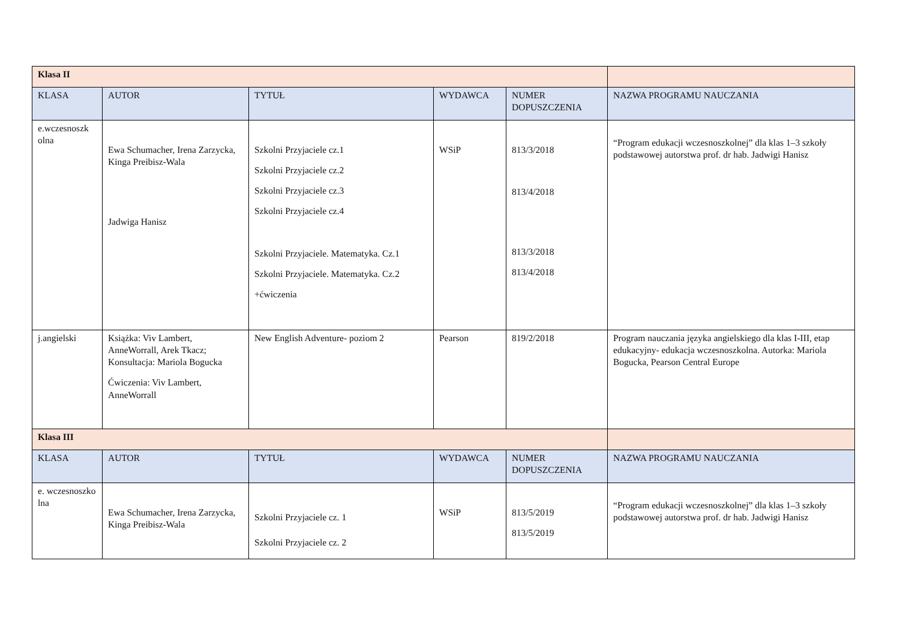| Klasa II | | | | | |
| KLASA | AUTOR | TYTUŁ | WYDAWCA | NUMER DOPUSZCZENIA | NAZWA PROGRAMU NAUCZANIA |
| e.wczesnoszk olna | Ewa Schumacher, Irena Zarzycka, Kinga Preibisz-Wala Jadwiga Hanisz | Szkolni Przyjaciele cz.1 Szkolni Przyjaciele cz.2 Szkolni Przyjaciele cz.3 Szkolni Przyjaciele cz.4 Szkolni Przyjaciele. Matematyka. Cz.1 Szkolni Przyjaciele. Matematyka. Cz.2 +ćwiczenia | WSiP | 813/3/2018 813/4/2018 813/3/2018 813/4/2018 | “Program edukacji wczesnoszkolnej” dla klas 1–3 szkoły podstawowej autorstwa prof. dr hab. Jadwigi Hanisz |
| j.angielski | Książka: Viv Lambert, AnneWorrall, Arek Tkacz; Konsultacja: Mariola Bogucka Ćwiczenia: Viv Lambert, AnneWorrall | New English Adventure- poziom 2 | Pearson | 819/2/2018 | Program nauczania języka angielskiego dla klas I-III, etap edukacyjny- edukacja wczesnoszkolna. Autorka: Mariola Bogucka, Pearson Central Europe |
| Klasa III | | | | | |
| KLASA | AUTOR | TYTUŁ | WYDAWCA | NUMER DOPUSZCZENIA | NAZWA PROGRAMU NAUCZANIA |
| e. wczesnoszko lna | Ewa Schumacher, Irena Zarzycka, Kinga Preibisz-Wala | Szkolni Przyjaciele cz. 1 Szkolni Przyjaciele cz. 2 | WSiP | 813/5/2019 813/5/2019 | “Program edukacji wczesnoszkolnej” dla klas 1–3 szkoły podstawowej autorstwa prof. dr hab. Jadwigi Hanisz |